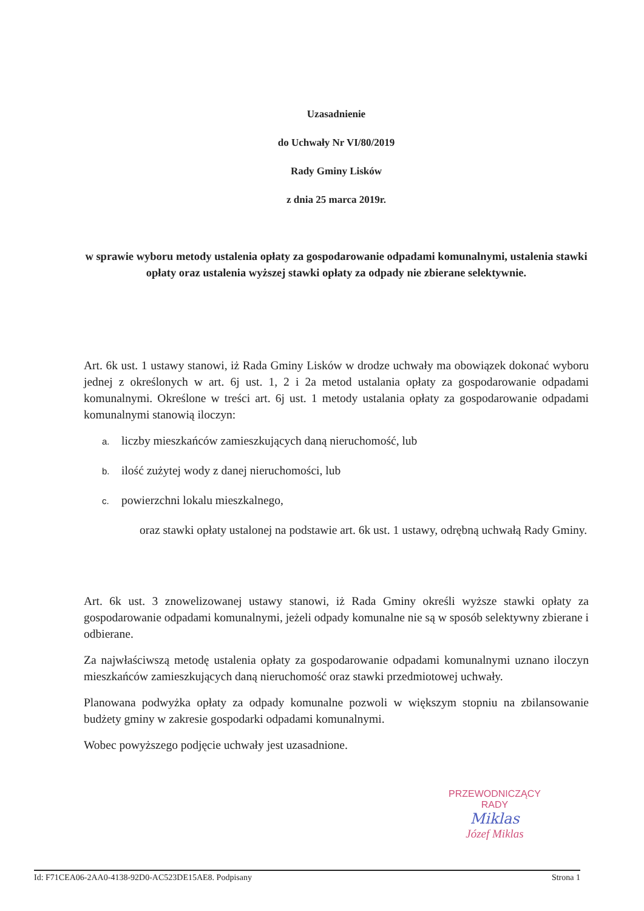Uzasadnienie
do Uchwały Nr VI/80/2019
Rady Gminy Lisków
z dnia 25 marca 2019r.
w sprawie wyboru metody ustalenia opłaty za gospodarowanie odpadami komunalnymi, ustalenia stawki opłaty oraz ustalenia wyższej stawki opłaty za odpady nie zbierane selektywnie.
Art. 6k ust. 1 ustawy stanowi, iż Rada Gminy Lisków w drodze uchwały ma obowiązek dokonać wyboru jednej z określonych w art. 6j ust. 1, 2 i 2a metod ustalania opłaty za gospodarowanie odpadami komunalnymi. Określone w treści art. 6j ust. 1 metody ustalania opłaty za gospodarowanie odpadami komunalnymi stanowią iloczyn:
a. liczby mieszkańców zamieszkujących daną nieruchomość, lub
b. ilość zużytej wody z danej nieruchomości, lub
c. powierzchni lokalu mieszkalnego,
oraz stawki opłaty ustalonej na podstawie art. 6k ust. 1 ustawy, odrębną uchwałą Rady Gminy.
Art. 6k ust. 3 znowelizowanej ustawy stanowi, iż Rada Gminy określi wyższe stawki opłaty za gospodarowanie odpadami komunalnymi, jeżeli odpady komunalne nie są w sposób selektywny zbierane i odbierane.
Za najwłaściwszą metodę ustalenia opłaty za gospodarowanie odpadami komunalnymi uznano iloczyn mieszkańców zamieszkujących daną nieruchomość oraz stawki przedmiotowej uchwały.
Planowana podwyżka opłaty za odpady komunalne pozwoli w większym stopniu na zbilansowanie budżety gminy w zakresie gospodarki odpadami komunalnymi.
Wobec powyższego podjęcie uchwały jest uzasadnione.
PRZEWODNICZĄCY RADY
Miklas
Józef Miklas
Id: F71CEA06-2AA0-4138-92D0-AC523DE15AE8. Podpisany Strona 1